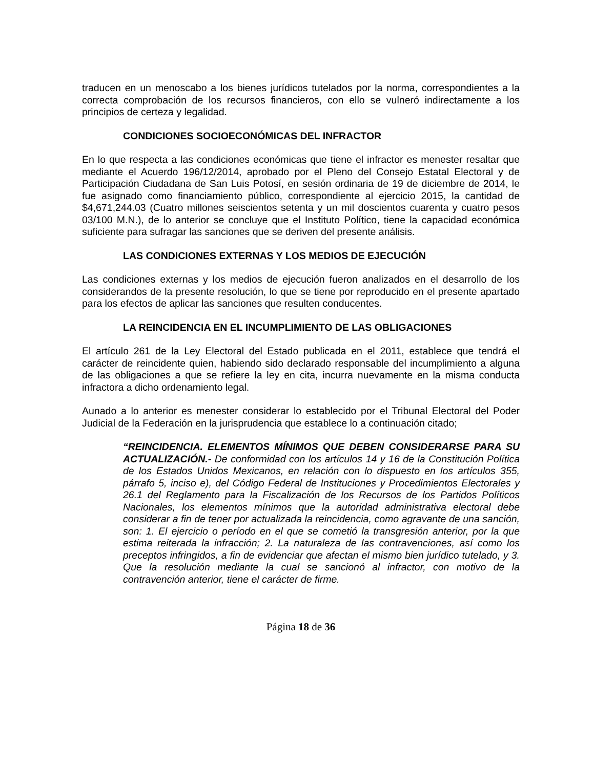traducen en un menoscabo a los bienes jurídicos tutelados por la norma, correspondientes a la correcta comprobación de los recursos financieros, con ello se vulneró indirectamente a los principios de certeza y legalidad.
CONDICIONES SOCIOECONÓMICAS DEL INFRACTOR
En lo que respecta a las condiciones económicas que tiene el infractor es menester resaltar que mediante el Acuerdo 196/12/2014, aprobado por el Pleno del Consejo Estatal Electoral y de Participación Ciudadana de San Luis Potosí, en sesión ordinaria de 19 de diciembre de 2014, le fue asignado como financiamiento público, correspondiente al ejercicio 2015, la cantidad de $4,671,244.03 (Cuatro millones seiscientos setenta y un mil doscientos cuarenta y cuatro pesos 03/100 M.N.), de lo anterior se concluye que el Instituto Político, tiene la capacidad económica suficiente para sufragar las sanciones que se deriven del presente análisis.
LAS CONDICIONES EXTERNAS Y LOS MEDIOS DE EJECUCIÓN
Las condiciones externas y los medios de ejecución fueron analizados en el desarrollo de los considerandos de la presente resolución, lo que se tiene por reproducido en el presente apartado para los efectos de aplicar las sanciones que resulten conducentes.
LA REINCIDENCIA EN EL INCUMPLIMIENTO DE LAS OBLIGACIONES
El artículo 261 de la Ley Electoral del Estado publicada en el 2011, establece que tendrá el carácter de reincidente quien, habiendo sido declarado responsable del incumplimiento a alguna de las obligaciones a que se refiere la ley en cita, incurra nuevamente en la misma conducta infractora a dicho ordenamiento legal.
Aunado a lo anterior es menester considerar lo establecido por el Tribunal Electoral del Poder Judicial de la Federación en la jurisprudencia que establece lo a continuación citado;
“REINCIDENCIA. ELEMENTOS MÍNIMOS QUE DEBEN CONSIDERARSE PARA SU ACTUALIZACIÓN.- De conformidad con los artículos 14 y 16 de la Constitución Política de los Estados Unidos Mexicanos, en relación con lo dispuesto en los artículos 355, párrafo 5, inciso e), del Código Federal de Instituciones y Procedimientos Electorales y 26.1 del Reglamento para la Fiscalización de los Recursos de los Partidos Políticos Nacionales, los elementos mínimos que la autoridad administrativa electoral debe considerar a fin de tener por actualizada la reincidencia, como agravante de una sanción, son: 1. El ejercicio o período en el que se cometió la transgresión anterior, por la que estima reiterada la infracción; 2. La naturaleza de las contravenciones, así como los preceptos infringidos, a fin de evidenciar que afectan el mismo bien jurídico tutelado, y 3. Que la resolución mediante la cual se sancionó al infractor, con motivo de la contravención anterior, tiene el carácter de firme.
Página 18 de 36